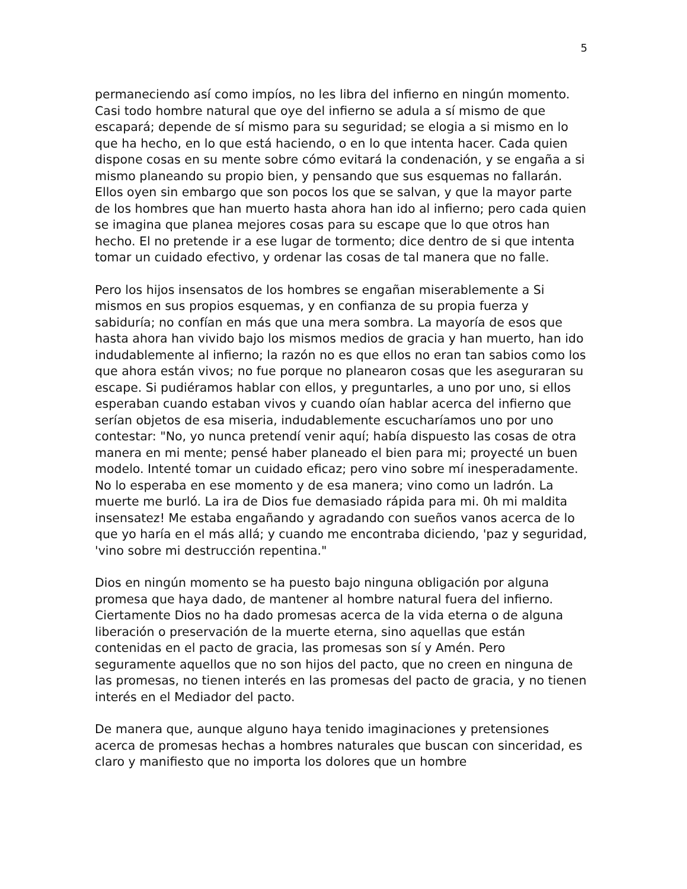5
permaneciendo así como impíos, no les libra del infierno en ningún momento. Casi todo hombre natural que oye del infierno se adula a sí mismo de que escapará; depende de sí mismo para su seguridad; se elogia a si mismo en lo que ha hecho, en lo que está haciendo, o en lo que intenta hacer. Cada quien dispone cosas en su mente sobre cómo evitará la condenación, y se engaña a si mismo planeando su propio bien, y pensando que sus esquemas no fallarán. Ellos oyen sin embargo que son pocos los que se salvan, y que la mayor parte de los hombres que han muerto hasta ahora han ido al infierno; pero cada quien se imagina que planea mejores cosas para su escape que lo que otros han hecho. El no pretende ir a ese lugar de tormento; dice dentro de si que intenta tomar un cuidado efectivo, y ordenar las cosas de tal manera que no falle.
Pero los hijos insensatos de los hombres se engañan miserablemente a Si mismos en sus propios esquemas, y en confianza de su propia fuerza y sabiduría; no confían en más que una mera sombra. La mayoría de esos que hasta ahora han vivido bajo los mismos medios de gracia y han muerto, han ido indudablemente al infierno; la razón no es que ellos no eran tan sabios como los que ahora están vivos; no fue porque no planearon cosas que les aseguraran su escape. Si pudiéramos hablar con ellos, y preguntarles, a uno por uno, si ellos esperaban cuando estaban vivos y cuando oían hablar acerca del infierno que serían objetos de esa miseria, indudablemente escucharíamos uno por uno contestar: "No, yo nunca pretendí venir aquí; había dispuesto las cosas de otra manera en mi mente; pensé haber planeado el bien para mi; proyecté un buen modelo. Intenté tomar un cuidado eficaz; pero vino sobre mí inesperadamente. No lo esperaba en ese momento y de esa manera; vino como un ladrón. La muerte me burló. La ira de Dios fue demasiado rápida para mi. 0h mi maldita insensatez! Me estaba engañando y agradando con sueños vanos acerca de lo que yo haría en el más allá; y cuando me encontraba diciendo, 'paz y seguridad, 'vino sobre mi destrucción repentina."
Dios en ningún momento se ha puesto bajo ninguna obligación por alguna promesa que haya dado, de mantener al hombre natural fuera del infierno. Ciertamente Dios no ha dado promesas acerca de la vida eterna o de alguna liberación o preservación de la muerte eterna, sino aquellas que están contenidas en el pacto de gracia, las promesas son sí y Amén. Pero seguramente aquellos que no son hijos del pacto, que no creen en ninguna de las promesas, no tienen interés en las promesas del pacto de gracia, y no tienen interés en el Mediador del pacto.
De manera que, aunque alguno haya tenido imaginaciones y pretensiones acerca de promesas hechas a hombres naturales que buscan con sinceridad, es claro y manifiesto que no importa los dolores que un hombre